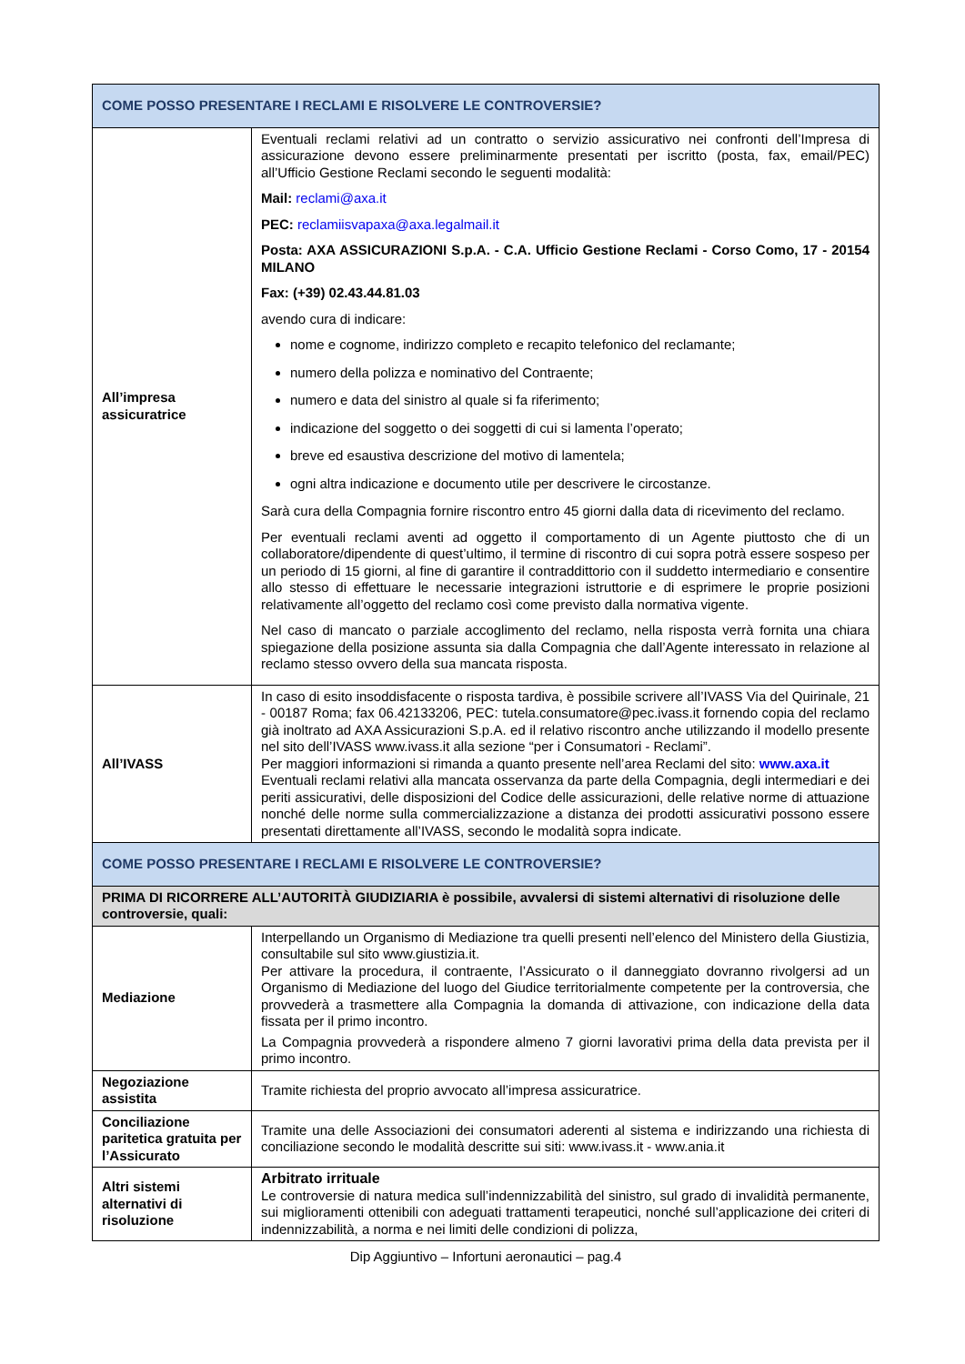| COME POSSO PRESENTARE I RECLAMI E RISOLVERE LE CONTROVERSIE? | |
| All’impresa assicuratrice | Eventuali reclami relativi ad un contratto o servizio assicurativo nei confronti dell’Impresa di assicurazione devono essere preliminarmente presentati per iscritto (posta, fax, email/PEC) all’Ufficio Gestione Reclami secondo le seguenti modalità: Mail: reclami@axa.it PEC: reclamiisvapaxa@axa.legalmail.it Posta: AXA ASSICURAZIONI S.p.A. - C.A. Ufficio Gestione Reclami - Corso Como, 17 - 20154 MILANO Fax: (+39) 02.43.44.81.03 avendo cura di indicare: nome e cognome, indirizzo completo e recapito telefonico del reclamante; numero della polizza e nominativo del Contraente; numero e data del sinistro al quale si fa riferimento; indicazione del soggetto o dei soggetti di cui si lamenta l’operato; breve ed esaustiva descrizione del motivo di lamentela; ogni altra indicazione e documento utile per descrivere le circostanze. Sarà cura della Compagnia fornire riscontro entro 45 giorni dalla data di ricevimento del reclamo. Per eventuali reclami aventi ad oggetto il comportamento di un Agente piuttosto che di un collaboratore/dipendente di quest’ultimo, il termine di riscontro di cui sopra potrà essere sospeso per un periodo di 15 giorni, al fine di garantire il contraddittorio con il suddetto intermediario e consentire allo stesso di effettuare le necessarie integrazioni istruttorie e di esprimere le proprie posizioni relativamente all’oggetto del reclamo così come previsto dalla normativa vigente. Nel caso di mancato o parziale accoglimento del reclamo, nella risposta verrà fornita una chiara spiegazione della posizione assunta sia dalla Compagnia che dall’Agente interessato in relazione al reclamo stesso ovvero della sua mancata risposta. |
| All’IVASS | In caso di esito insoddisfacente o risposta tardiva, è possibile scrivere all’IVASS Via del Quirinale, 21 - 00187 Roma; fax 06.42133206, PEC: tutela.consumatore@pec.ivass.it fornendo copia del reclamo già inoltrato ad AXA Assicurazioni S.p.A. ed il relativo riscontro anche utilizzando il modello presente nel sito dell’IVASS www.ivass.it alla sezione “per i Consumatori - Reclami”. Per maggiori informazioni si rimanda a quanto presente nell’area Reclami del sito: www.axa.it Eventuali reclami relativi alla mancata osservanza da parte della Compagnia, degli intermediari e dei periti assicurativi, delle disposizioni del Codice delle assicurazioni, delle relative norme di attuazione nonché delle norme sulla commercializzazione a distanza dei prodotti assicurativi possono essere presentati direttamente all’IVASS, secondo le modalità sopra indicate. |
| COME POSSO PRESENTARE I RECLAMI E RISOLVERE LE CONTROVERSIE? | |
| PRIMA DI RICORRERE ALL’AUTORITÀ GIUDIZIARIA è possibile, avvalersi di sistemi alternativi di risoluzione delle controversie, quali: | |
| Mediazione | Interpellando un Organismo di Mediazione tra quelli presenti nell’elenco del Ministero della Giustizia, consultabile sul sito www.giustizia.it. Per attivare la procedura, il contraente, l’Assicurato o il danneggiato dovranno rivolgersi ad un Organismo di Mediazione del luogo del Giudice territorialmente competente per la controversia, che provvederà a trasmettere alla Compagnia la domanda di attivazione, con indicazione della data fissata per il primo incontro. La Compagnia provvederà a rispondere almeno 7 giorni lavorativi prima della data prevista per il primo incontro. |
| Negoziazione assistita | Tramite richiesta del proprio avvocato all’impresa assicuratrice. |
| Conciliazione paritetica gratuita per l’Assicurato | Tramite una delle Associazioni dei consumatori aderenti al sistema e indirizzando una richiesta di conciliazione secondo le modalità descritte sui siti: www.ivass.it - www.ania.it |
| Altri sistemi alternativi di risoluzione | Arbitrato irrituale Le controversie di natura medica sull’indennizzabilità del sinistro, sul grado di invalidità permanente, sui miglioramenti ottenibili con adeguati trattamenti terapeutici, nonché sull’applicazione dei criteri di indennizzabilità, a norma e nei limiti delle condizioni di polizza, |
Dip Aggiuntivo – Infortuni aeronautici – pag.4